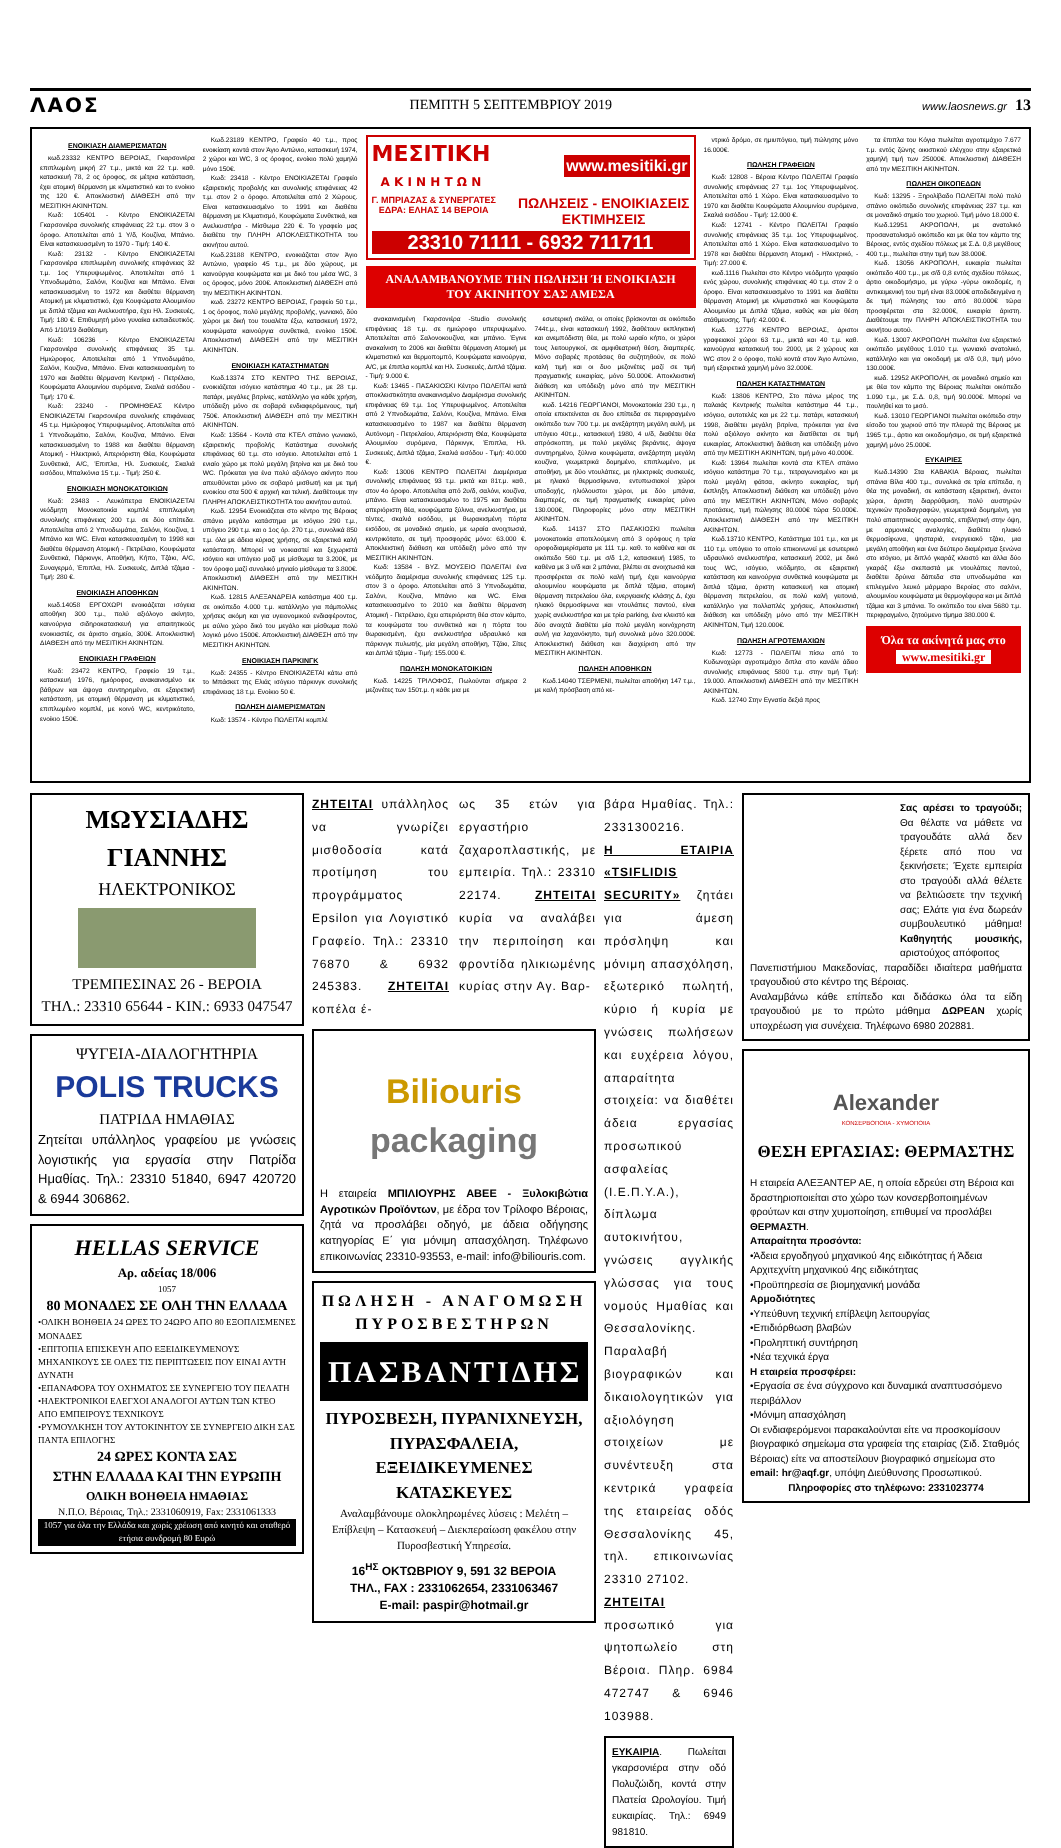ΛΑΟΣ ΠΕΜΠΤΗ 5 ΣΕΠΤΕΜΒΡΙΟΥ 2019 www.laosnews.gr 13
ΕΝΟΙΚΙΑΣΗ ΔΙΑΜΕΡΙΣΜΑΤΩΝ
κωδ.23332 ΚΕΝΤΡΟ ΒΕΡΟΙΑΣ, Γκαρσονιέρα επιπλωμένη μικρή 27 τ.μ., μικτά και 22 τ.μ. καθ. κατασκευή 78, 2 ος όροφος, σε μέτρια κατάσταση, έχει ατομική θέρμανση με κλιματιστικό και το ενοίκιο της 120 €. Αποκλειστική ΔΙΑΘΕΣΗ από την ΜΕΣΙΤΙΚΗ ΑΚΙΝΗΤΩΝ.
Κωδ: 105401 - Κέντρο ΕΝΟΙΚΙΑΖΕΤΑΙ Γκαρσονιέρα συνολικής επιφάνειας 22 τ.μ. στον 3 ο όροφο. Αποτελείται από 1 Υ/δ, Κουζίνα, Μπάνιο. Είναι κατασκευασμένη το 1970 - Τιμή: 140 €.
Κωδ: 23132 - Κέντρο ΕΝΟΙΚΙΑΖΕΤΑΙ Γκαρσονιέρα επιπλωμένη συνολικής επιφάνειας 32 τ.μ. 1ος Υπερυψωμένος. Αποτελείται από 1 Υπνοδωμάτιο, Σαλόνι, Κουζίνα και Μπάνιο. Είναι κατασκευασμένη το 1972 και διαθέτει θέρμανση Ατομική με κλιματιστικό, έχει Κουφώματα Αλουμινίου με διπλά τζάμια και Ανελκυστήρα, έχει Ηλ. Συσκευές, Τιμή: 180 €. Επιθυμητή μόνο γυναίκα εκπαιδευτικός. Από 1/10/19 διαθέσιμη.
Κωδ: 106236 - Κέντρο ΕΝΟΙΚΙΑΖΕΤΑΙ Γκαρσονιέρα συνολικής επιφάνειας 35 τ.μ. Ημιώροφος. Αποτελείται από 1 Υπνοδωμάτιο, Σαλόνι, Κουζίνα, Μπάνιο. Είναι κατασκευασμένη το 1970 και διαθέτει θέρμανση Κεντρική - Πετρέλαιο, Κουφώματα Αλουμινίου συρόμενα, Σκαλιά εισόδου - Τιμή: 170 €.
Κωδ: 23240 - ΠΡΟΜΗΘΕΑΣ Κέντρο ΕΝΟΙΚΙΑΖΕΤΑΙ Γκαρσονιέρα συνολικής επιφάνειας 45 τ.μ. Ημιώροφος Υπερυψωμένος. Αποτελείται από 1 Υπνοδωμάτιο, Σαλόνι, Κουζίνα, Μπάνιο. Είναι κατασκευασμένη το 1988 και διαθέτει θέρμανση Ατομική - Ηλεκτρικό, Απεριόριστη Θέα, Κουφώματα Συνθετικά, A/C, Έπιπλα, Ηλ. Συσκευές, Σκαλιά εισόδου, Μπαλκόνια 15 τ.μ. - Τιμή: 250 €.
ΕΝΟΙΚΙΑΣΗ ΜΟΝΟΚΑΤΟΙΚΙΩΝ
Κωδ: 23483 - Λευκόπετρα ΕΝΟΙΚΙΑΖΕΤΑΙ νεόδμητη Μονοκατοικία κομπλέ επιπλωμένη συνολικής επιφάνειας 200 τ.μ. σε δύο επίπεδα. Αποτελείται από 2 Υπνοδωμάτια, Σαλόνι, Κουζίνα, 1 Μπάνιο και WC. Είναι κατασκευασμένη το 1998 και διαθέτει θέρμανση Ατομική - Πετρέλαιο, Κουφώματα Συνθετικά, Πάρκινγκ, Αποθήκη, Κήπο, Τζάκι, A/C, Συναγερμό, Έπιπλα, Ηλ. Συσκευές, Διπλά τζάμια - Τιμή: 280 €.
ΕΝΟΙΚΙΑΣΗ ΑΠΟΘΗΚΩΝ
κωδ.14058 ΕΡΓΟΧΩΡΙ ενοικιάζεται ισόγεια αποθήκη 300 τ.μ., πολύ αξιόλογο ακίνητο, καινούργια σιδηροκατασκευή για απαιτητικούς ενοικιαστές, σε άριστο σημείο, 300€. Αποκλειστική ΔΙΑΘΕΣΗ από την ΜΕΣΙΤΙΚΗ ΑΚΙΝΗΤΩΝ.
ΕΝΟΙΚΙΑΣΗ ΓΡΑΦΕΙΩΝ
Κωδ: 23472 ΚΕΝΤΡΟ, Γραφείο 19 τ.μ., κατασκευή 1976, ημιόροφος, ανακαινισμένο εκ βάθρων και άψογα συντηρημένο, σε εξαιρετική κατάσταση, με ατομική θέρμανση με κλιματιστικό, επιπλωμένο κομπλέ, με κοινό WC, κεντρικότατο, ενοίκιο 150€.
Κωδ.23189 ΚΕΝΤΡΟ, Γραφείο 40 τ.μ., προς ενοικίαση κοντά στον Άγιο Αντώνιο, κατασκευή 1974, 2 χώροι και WC, 3 ος όροφος, ενοίκιο πολύ χαμηλό μόνο 150€.
Κωδ: 23418 - Κέντρο ΕΝΟΙΚΙΑΖΕΤΑΙ Γραφείο εξαιρετικής προβολής και συνολικής επιφάνειας 42 τ.μ. στον 2 ο όροφο. Αποτελείται από 2 Χώρους. Είναι κατασκευασμένο το 1991 και διαθέτει θέρμανση με Κλιματισμό, Κουφώματα Συνθετικά, και Ανελκυστήρα - Μίσθωμα 220 €. Το γραφείο μας διαθέτει την ΠΛΗΡΗ ΑΠΟΚΛΕΙΣΤΙΚΟΤΗΤΑ του ακινήτου αυτού.
Κωδ.23188 ΚΕΝΤΡΟ, ενοικιάζεται στον Άγιο Αντώνιο, γραφείο 45 τ.μ., με δύο χώρους, με καινούργια κουφώματα και με δικό του μέσα WC, 3 ος όροφος, μόνο 200€. Αποκλειστική ΔΙΑΘΕΣΗ από την ΜΕΣΙΤΙΚΗ ΑΚΙΝΗΤΩΝ.
κωδ. 23272 ΚΕΝΤΡΟ ΒΕΡΟΙΑΣ, Γραφείο 50 τ.μ., 1 ος όροφος, πολύ μεγάλης προβολής, γωνιακό, δύο χώροι με δική του τουαλέτα έξω, κατασκευή 1972, κουφώματα καινούργια συνθετικά, ενοίκιο 150€. Αποκλειστική ΔΙΑΘΕΣΗ από την ΜΕΣΙΤΙΚΗ ΑΚΙΝΗΤΩΝ.
ΕΝΟΙΚΙΑΣΗ ΚΑΤΑΣΤΗΜΑΤΩΝ
Κωδ.13374 ΣΤΟ ΚΕΝΤΡΟ ΤΗΣ ΒΕΡΟΙΑΣ, ενοικιάζεται ισόγειο κατάστημα 40 τ.μ., με 28 τ.μ. πατάρι, μεγάλες βιτρίνες, κατάλληλο για κάθε χρήση, υπόδειξη μόνο σε σοβαρά ενδιαφερόμενους, τιμή 750€. Αποκλειστική ΔΙΑΘΕΣΗ από την ΜΕΣΙΤΙΚΗ ΑΚΙΝΗΤΩΝ.
Κωδ: 13564 - Κοντά στα ΚΤΕΛ σπάνιο γωνιακό, εξαιρετικής προβολής Κατάστημα συνολικής επιφάνειας 60 τ.μ. στο ισόγειο. Αποτελείται από 1 ενιαίο χώρο με πολύ μεγάλη βιτρίνα και με δικό του WC. Πρόκειται για ένα πολύ αξιόλογο ακίνητο που απευθύνεται μόνο σε σοβαρό μισθωτή και με τιμή ενοικίου στα 500 € αρχική και τελική. Διαθέτουμε την ΠΛΗΡΗ ΑΠΟΚΛΕΙΣΤΙΚΟΤΗΤΑ του ακινήτου αυτού.
Κωδ. 12954 Ενοικιάζεται στο κέντρο της Βέροιας σπάνιο μεγάλο κατάστημα με ισόγειο 290 τ.μ., υπόγειο 290 τ.μ. και ο 1ος όρ. 270 τ.μ., συνολικά 850 τ.μ. όλα με άδεια κύριας χρήσης, σε εξαιρετικά καλή κατάσταση. Μπορεί να νοικιαστεί και ξεχωριστά ισόγειο και υπόγειο μαζί με μίσθωμα τα 3.200€, με τον όροφο μαζί συνολικό μηνιαίο μίσθωμα τα 3.800€. Αποκλειστική ΔΙΑΘΕΣΗ από την ΜΕΣΙΤΙΚΗ ΑΚΙΝΗΤΩΝ.
Κωδ. 12815 ΑΛΕΞΑΝΔΡΕΙΑ κατάστημα 400 τ.μ. σε οικόπεδο 4.000 τ.μ. κατάλληλο για πάμπολλες χρήσεις ακόμη και για υγειονομικού ενδιαφέροντος, με αύλιο χώρο δικό του μεγάλο και μίσθωμα πολύ λογικό μόνο 1500€. Αποκλειστική ΔΙΑΘΕΣΗ από την ΜΕΣΙΤΙΚΗ ΑΚΙΝΗΤΩΝ.
ΕΝΟΙΚΙΑΣΗ ΠΑΡΚΙΝΓΚ
Κωδ: 24355 - Κέντρο ΕΝΟΙΚΙΑΖΕΤΑΙ κάτω από το Μπάσκετ της Ελιάς ισόγειο πάρκινγκ συνολικής επιφάνειας 18 τ.μ. Ενοίκιο 50 €.
ΠΩΛΗΣΗ ΔΙΑΜΕΡΙΣΜΑΤΩΝ
Κωδ: 13574 - Κέντρο ΠΩΛΕΙΤΑΙ κομπλέ
ΜΕΣΙΤΙΚΗ
Α Κ Ι Ν Η Τ Ω Ν www.mesitiki.gr
Γ. ΜΠΡΙΑΖΑΣ & ΣΥΝΕΡΓΑΤΕΣ
ΕΔΡΑ: ΕΛΗΑΣ 14 ΒΕΡΟΙΑ ΠΩΛΗΣΕΙΣ - ΕΝΟΙΚΙΑΣΕΙΣ
ΕΚΤΙΜΗΣΕΙΣ
23310 71111 - 6932 711711
ΑΝΑΛΑΜΒΑΝΟΥΜΕ ΤΗΝ ΠΩΛΗΣΗ Ή ΕΝΟΙΚΙΑΣΗ
ΤΟΥ ΑΚΙΝΗΤΟΥ ΣΑΣ ΑΜΕΣΑ
ανακαινισμένη Γκαρσονιέρα -Studio συνολικής επιφάνειας 18 τ.μ. σε ημιώροφο υπερυψωμένο. Αποτελείται από Σαλονοκουζίνα, και μπάνιο. Έγινε ανακαίνιση το 2006 και διαθέτει θέρμανση Ατομική με κλιματιστικό και θερμοπομπό, Κουφώματα καινούργια, A/C, με έπιπλα κομπλέ και Ηλ. Συσκευές, Διπλά τζάμια. - Τιμή: 9.000 €.
Κωδ: 13465 - ΠΑΣΑΚΙΟΣΚΙ Κέντρο ΠΩΛΕΙΤΑΙ κατά αποκλειστικότητα ανακαινισμένο Διαμέρισμα συνολικής επιφάνειας 69 τ.μ. 1ος Υπερυψωμένος. Αποτελείται από 2 Υπνοδωμάτια, Σαλόνι, Κουζίνα, Μπάνιο. Είναι κατασκευασμένο το 1987 και διαθέτει θέρμανση Αυτόνομη - Πετρελαίου, Απεριόριστη Θέα, Κουφώματα Αλουμινίου συρόμενα, Πάρκινγκ, Έπιπλα, Ηλ. Συσκευές, Διπλά τζάμια, Σκαλιά εισόδου - Τιμή: 40.000 €.
Κωδ: 13006 ΚΕΝΤΡΟ ΠΩΛΕΙΤΑΙ Διαμέρισμα συνολικής επιφάνειας 93 τ.μ. μικτά και 81τ.μ. καθ., στον 4ο όροφο. Αποτελείται από 2υ/δ, σαλόνι, κουζίνα, μπάνιο. Είναι κατασκευασμένο το 1975 και διαθέτει απεριόριστη θέα, κουφώματα ξύλινα, ανελκυστήρα, με τέντες, σκαλιά εισόδου, με θωρακισμένη πόρτα εισόδου, σε μοναδικό σημείο, με ωραία ανοιχτωσιά, κεντρικότατο, σε τιμή προσφοράς μόνο: 63.000 €. Αποκλειστική διάθεση και υπόδειξη μόνο από την ΜΕΣΙΤΙΚΗ ΑΚΙΝΗΤΩΝ.
Κωδ: 13584 - ΒΥΖ. ΜΟΥΣΕΙΟ ΠΩΛΕΙΤΑΙ ένα νεόδμητο διαμέρισμα συνολικής επιφάνειας 125 τ.μ. στον 3 ο όροφο. Αποτελείται από 3 Υπνοδωμάτια, Σαλόνι, Κουζίνα, Μπάνιο και WC. Είναι κατασκευασμένο το 2010 και διαθέτει θέρμανση Ατομική - Πετρέλαιο, έχει απεριόριστη θέα στον κάμπο, τα κουφώματα του συνθετικά και η πόρτα του θωρακισμένη, έχει ανελκυστήρα υδραυλικό και πάρκινγκ πυλωτής, μία μεγάλη αποθήκη, Τζάκι, Σίτες και Διπλά τζάμια - Τιμή: 155.000 €.
ΠΩΛΗΣΗ ΜΟΝΟΚΑΤΟΙΚΙΩΝ
Κωδ. 14225 ΤΡΙΛΟΦΟΣ, Πωλούνται σήμερα 2 μεζονέτες των 150τ.μ. η κάθε μια με
εσωτερική σκάλα, οι οποίες βρίσκονται σε οικόπεδο 744τ.μ., είναι κατασκευή 1992, διαθέτουν εκπληκτική και ανεμπόδιστη θέα, με πολύ ωραίο κήπο, οι χώροι τους λειτουργικοί, σε αμφιθεατρική θέση, διαμπερές. Μόνο σοβαρές προτάσεις θα συζητηθούν, σε πολύ καλή τιμή και οι δυο μεζονέτες μαζί σε τιμή πραγματικής ευκαιρίας, μόνο 50.000€. Αποκλειστική διάθεση και υπόδειξη μόνο από την ΜΕΣΙΤΙΚΗ ΑΚΙΝΗΤΩΝ.
κωδ. 14216 ΓΕΩΡΓΙΑΝΟΙ, Μονοκατοικία 230 τ.μ., η οποία επεκτείνεται σε δυο επίπεδα σε περιφραγμένο οικόπεδο των 700 τ.μ. με ανεξάρτητη μεγάλη αυλή, με υπόγειο 40τ.μ., κατασκευή 1980, 4 υ/δ, διαθέτει θέα απρόσκοπτη, με πολύ μεγάλες βεράντες, άψογα συντηρημένο, ξύλινα κουφώματα, ανεξάρτητη μεγάλη κουζίνα, γεωμετρικά δομημένο, επιπλωμένο, με αποθήκη, με δύο ντουλάπες, με ηλεκτρικές συσκευές, με ηλιακό θερμοσίφωνα, εντυπωσιακοί χώροι υποδοχής, ηλιόλουστοι χώροι, με δύο μπάνια, διαμπερές, σε τιμή πραγματικής ευκαιρίας μόνο 130.000€, Πληροφορίες μόνο στην ΜΕΣΙΤΙΚΗ ΑΚΙΝΗΤΩΝ.
Κωδ. 14137 ΣΤΟ ΠΑΣΑΚΙΟΣΚΙ πωλείται μονοκατοικία αποτελούμενη από 3 ορόφους η τρία ορoφοδιαμερίσματα με 111 τ.μ. καθ. το καθένα και σε οικόπεδο 560 τ.μ. με σ/δ 1,2, κατασκευή 1985, το καθένα με 3 υ/δ και 2 μπάνια, βλέπει σε ανοιχτωσιά και προσφέρεται σε πολύ καλή τιμή, έχει καινούργια αλουμινίου κουφώματα με διπλά τζάμια, ατομική θέρμανση πετρελαίου όλα, ενεργειακής κλάσης Δ, έχει ηλιακό θερμοσίφωνα και ντουλάπες παντού, είναι χωρίς ανελκυστήρα και με τρία parking, ένα κλειστό και δύο ανοιχτά διαθέτει μία πολύ μεγάλη κοινόχρηστη αυλή για λαχανόκηπο, τιμή συνολικά μόνο 320.000€. Αποκλειστική διάθεση και διαχείριση από την ΜΕΣΙΤΙΚΗ ΑΚΙΝΗΤΩΝ.
ΠΩΛΗΣΗ ΑΠΟΘΗΚΩΝ
Κωδ.14040 ΤΣΕΡΜΕΝΙ, πωλείται αποθήκη 147 τ.μ., με καλή πρόσβαση από κε-
ντρικό δρόμο, σε ημιυπόγειο, τιμή πώλησης μόνο 16.000€.
ΠΩΛΗΣΗ ΓΡΑΦΕΙΩΝ
Κωδ: 12808 - Βέροια Κέντρο ΠΩΛΕΙΤΑΙ Γραφείο συνολικής επιφάνειας 27 τ.μ. 1ος Υπερυψωμένος. Αποτελείται από 1 Χώρο. Είναι κατασκευασμένο το 1970 και διαθέτει Κουφώματα Αλουμινίου συρόμενα, Σκαλιά εισόδου - Τιμή: 12.000 €.
Κωδ: 12741 - Κέντρο ΠΩΛΕΙΤΑΙ Γραφείο συνολικής επιφάνειας 35 τ.μ. 1ος Υπερυψωμένος. Αποτελείται από 1 Χώρο. Είναι κατασκευασμένο το 1978 και διαθέτει θέρμανση Ατομική - Ηλεκτρικό, - Τιμή: 27.000 €.
κωδ.1116 Πωλείται στο Κέντρο νεόδμητο γραφείο ενός χώρου, συνολικής επιφάνειας 40 τ.μ. στον 2 ο όροφο. Είναι κατασκευασμένο το 1991 και διαθέτει θέρμανση Ατομική με κλιματιστικό και Κουφώματα Αλουμινίου με Διπλά τζάμια, καθώς και μία θέση στάθμευσης. Τιμή: 42.000 €.
Κωδ. 12776 ΚΕΝΤΡΟ ΒΕΡΟΙΑΣ, άριστοι γραφειακοί χώροι 63 τ.μ., μικτά και 40 τ.μ. καθ. καινούργια κατασκευή του 2000, με 2 χώρους και WC στον 2 ο όροφο, πολύ κοντά στον Άγιο Αντώνιο, τιμή εξαιρετικά χαμηλή μόνο 32.000€.
ΠΩΛΗΣΗ ΚΑΤΑΣΤΗΜΑΤΩΝ
Κωδ: 13806 ΚΕΝΤΡΟ, Στο πάνω μέρος της παλαιάς Κεντρικής πωλείται κατάστημα 44 τ.μ., ισόγειο, αυτοτελές και με 22 τ.μ. πατάρι, κατασκευή 1998, διαθέτει μεγάλη βιτρίνα, πρόκειται για ένα πολύ αξιόλογο ακίνητο και διατίθεται σε τιμή ευκαιρίας, Αποκλειστική διάθεση και υπόδειξη μόνο από την ΜΕΣΙΤΙΚΗ ΑΚΙΝΗΤΩΝ, τιμή μόνο 40.000€.
Κωδ: 13964 πωλείται κοντά στα ΚΤΕΛ σπάνιο ισόγειο κατάστημα 70 τ.μ., τετραγωνισμένο και με πολύ μεγάλη φάτσα, ακίνητο ευκαιρίας, τιμή έκπληξη, Αποκλειστική διάθεση και υπόδειξη μόνο από την ΜΕΣΙΤΙΚΗ ΑΚΙΝΗΤΩΝ, Μόνο σοβαρές προτάσεις, τιμή πώλησης 80.000€ τώρα 50.000€. Αποκλειστική ΔΙΑΘΕΣΗ από την ΜΕΣΙΤΙΚΗ ΑΚΙΝΗΤΩΝ.
Κωδ.13710 ΚΕΝΤΡΟ, Κατάστημα 101 τ.μ., και με 110 τ.μ. υπόγειο το οποίο επικοινωνεί με εσωτερικό υδραυλικό ανελκυστήρα, κατασκευή 2002, με δικό τους WC, ισόγειο, νεόδμητο, σε εξαιρετική κατάσταση και καινούργια συνθετικά κουφώματα με διπλά τζάμια, άριστη κατασκευή και ατομική θέρμανση πετρελαίου, σε πολύ καλή γειτονιά, κατάλληλο για πολλαπλές χρήσεις, Αποκλειστική διάθεση και υπόδειξη μόνο από την ΜΕΣΙΤΙΚΗ ΑΚΙΝΗΤΩΝ, Τιμή 120.000€.
ΠΩΛΗΣΗ ΑΓΡΟΤΕΜΑΧΙΩΝ
Κωδ: 12773 - ΠΩΛΕΙΤΑΙ πίσω από το Κυδωνοχώρι αγροτεμάχιο διπλα στο κανάλι άδειο συνολικής επιφάνειας 5800 τ.μ. στην τιμή Τιμή: 19.000. Αποκλειστική ΔΙΑΘΕΣΗ από την ΜΕΣΙΤΙΚΗ ΑΚΙΝΗΤΩΝ.
Κωδ. 12740 Στην Εγνατία δεξιά προς
τα έπιπλα του Κόγια πωλείται αγροτεμάχιο 7.677 τ.μ. εντός ζώνης οικιστικού ελέγχου στην εξαιρετικά χαμηλή τιμή των 25000€. Αποκλειστική ΔΙΑΘΕΣΗ από την ΜΕΣΙΤΙΚΗ ΑΚΙΝΗΤΩΝ.
ΠΩΛΗΣΗ ΟΙΚΟΠΕΔΩΝ
Κωδ: 13295 - Ξηρολίβαδο ΠΩΛΕΙΤΑΙ πολύ πολύ σπάνιο οικόπεδο συνολικής επιφάνειας 237 τ.μ. και σε μοναδικό σημείο του χωριού. Τιμή μόνο 18.000 €.
Κωδ.12951 ΑΚΡΟΠΟΛΗ, με ανατολικό προσανατολισμό οικόπεδο και με θέα τον κάμπο της Βέροιας, εντός σχεδίου πόλεως με Σ.Δ. 0,8 μεγέθους 400 τ.μ., πωλείται στην τιμή των 38.000€.
Κωδ. 13056 ΑΚΡΟΠΟΛΗ, ευκαιρία πωλείται οικόπεδο 400 τ.μ., με σ/δ 0,8 εντός σχεδίου πόλεως, άρτιο οικοδομήσιμο, με γύρω -γύρω οικοδομές, η αντικειμενική του τιμή είναι 83.000€ αποδεδειγμένα η δε τιμή πώλησης του από 80.000€ τώρα προσφέρεται στα 32.000€, ευκαιρία άριστη. Διαθέτουμε την ΠΛΗΡΗ ΑΠΟΚΛΕΙΣΤΙΚΟΤΗΤΑ του ακινήτου αυτού.
Κωδ. 13007 ΑΚΡΟΠΟΛΗ πωλείται ένα εξαιρετικό οικόπεδο μεγέθους 1.010 τ.μ. γωνιακό ανατολικό, κατάλληλο και για οικοδομή με σ/δ 0,8, τιμή μόνο 130.000€.
κωδ. 12952 ΑΚΡΟΠΟΛΗ, σε μοναδικό σημείο και με θέα τον κάμπο της Βέροιας πωλείται οικόπεδο 1.090 τ.μ., με Σ.Δ. 0,8, τιμή 90.000€. Μπορεί να πουληθεί και το μισό.
Κωδ. 13010 ΓΕΩΡΓΙΑΝΟΙ πωλείται οικόπεδο στην είσοδο του χωριού από την πλευρά της Βέροιας με 1965 τ.μ., άρτιο και οικοδομήσιμο, σε τιμή εξαιρετικά χαμηλή μόνο 25.000€.
ΕΥΚΑΙΡΙΕΣ
Κωδ.14390 Στα ΚΑΒΑΚΙΑ Βέροιας, πωλείται σπάνια Βίλα 400 τ.μ., συνολικά σε τρία επίπεδα, η θέα της μοναδική, σε κατάσταση εξαιρετική, άνετοι χώροι, άριστη διαρρύθμιση, πολύ αυστηρών τεχνικών προδιαγραφών, γεωμετρικά δομημένη, για πολύ απαιτητικούς αγοραστές, επιβλητική στην όψη, με αρμονικές αναλογίες, διαθέτει ηλιακό θερμοσίφωνα, ψησταριά, ενεργειακό τζάκι, μια μεγάλη αποθήκη και ένα δεύτερο διαμέρισμα ξενώνα στο ισόγειο, με διπλό γκαράζ κλειστό και άλλα δύο γκαράζ έξω σκεπαστά με ντουλάπες παντού, διαθέτει δρύινα δάπεδα στα υπνοδωμάτια και επιλεγμένο λευκό μάρμαρο Βεροίας στο σαλόνι, αλουμινίου κουφώματα με θερμογέφυρα και με διπλά τζάμια και 3 μπάνια. Το οικόπεδο του είναι 5680 τ.μ. περιφραγμένο, ζητούμενο τίμημα 380.000 €.
Όλα τα ακίνητά μας στο
www.mesitiki.gr
ΜΩΥΣΙΑΔΗΣ ΓΙΑΝΝΗΣ
ΗΛΕΚΤΡΟΝΙΚΟΣ
ΤΡΕΜΠΕΣΙΝΑΣ 26 - ΒΕΡΟΙΑ
ΤΗΛ.: 23310 65644 - ΚΙΝ.: 6933 047547
ΨΥΓΕΙΑ-ΔΙΑΛΟΓΗΤΗΡΙΑ
POLIS TRUCKS
ΠΑΤΡΙΔΑ ΗΜΑΘΙΑΣ
Ζητείται υπάλληλος γραφείου με γνώσεις λογιστικής για εργασία στην Πατρίδα Ημαθίας. Τηλ.: 23310 51840, 6947 420720 & 6944 306862.
HELLAS SERVICE
Αρ. αδείας 18/006
1057
80 ΜΟΝΑΔΕΣ ΣΕ ΟΛΗ ΤΗΝ ΕΛΛΑΔΑ
•ΟΛΙΚΗ ΒΟΗΘΕΙΑ 24 ΩΡΕΣ ΤΟ 24ΩΡΟ ΑΠΟ 80 ΕΞΟΠΛΙΣΜΕΝΕΣ ΜΟΝΑΔΕΣ
•ΕΠΙΤΟΠΙΑ ΕΠΙΣΚΕΥΗ ΑΠΟ ΕΞΕΙΔΙΚΕΥΜΕΝΟΥΣ ΜΗΧΑΝΙΚΟΥΣ ΣΕ ΟΛΕΣ ΤΙΣ ΠΕΡΙΠΤΩΣΕΙΣ ΠΟΥ ΕΙΝΑΙ ΑΥΤΗ ΔΥΝΑΤΗ
•ΕΠΑΝΑΦΟΡΑ ΤΟΥ ΟΧΗΜΑΤΟΣ ΣΕ ΣΥΝΕΡΓΕΙΟ ΤΟΥ ΠΕΛΑΤΗ
•ΗΛΕΚΤΡΟΝΙΚΟΙ ΕΛΕΓΧΟΙ ΑΝΑΛΟΓΟΙ ΑΥΤΩΝ ΤΩΝ ΚΤΕΟ ΑΠΟ ΕΜΠΕΙΡΟΥΣ ΤΕΧΝΙΚΟΥΣ
•ΡΥΜΟΥΛΚΗΣΗ ΤΟΥ ΑΥΤΟΚΙΝΗΤΟΥ ΣΕ ΣΥΝΕΡΓΕΙΟ ΔΙΚΗ ΣΑΣ ΠΑΝΤΑ ΕΠΙΛΟΓΗΣ
24 ΩΡΕΣ ΚΟΝΤΑ ΣΑΣ
ΣΤΗΝ ΕΛΛΑΔΑ ΚΑΙ ΤΗΝ ΕΥΡΩΠΗ
ΟΛΙΚΗ ΒΟΗΘΕΙΑ ΗΜΑΘΙΑΣ
Ν.Π.Ο. Βέροιας, Τηλ.: 2331060919, Fax: 2331061333
1057 για όλα την Ελλάδα και χωρίς χρέωση από κινητό και σταθερό ετήσια συνδρομή 80 Ευρώ
ΖΗΤΕΙΤΑΙ υπάλληλος να γνωρίζει μισθοδοσία κατά προτίμηση του προγράμματος Epsilon για Λογιστικό Γραφείο. Τηλ.: 23310 76870 & 6932 245383. ΖΗΤΕΙΤΑΙ κοπέλα έ-
ως 35 ετών για εργαστήριο ζαχαροπλαστικής, με εμπειρία. Τηλ.: 23310 22174. ΖΗΤΕΙΤΑΙ κυρία να αναλάβει την περιποίηση και φροντίδα ηλικιωμένης κυρίας στην Αγ. Βαρ-
Biliouris
packaging
Η εταιρεία ΜΠΙΛΙΟΥΡΗΣ ΑΒΕΕ - Ξυλοκιβώτια Αγροτικών Προϊόντων, με έδρα τον Τρίλοφο Βέροιας, ζητά να προσλάβει οδηγό, με άδεια οδήγησης κατηγορίας Ε΄ για μόνιμη απασχόληση. Τηλέφωνο επικοινωνίας 23310-93553, e-mail: info@biliouris.com.
ΠΩΛΗΣΗ - ΑΝΑΓΟΜΩΣΗ
ΠΥΡΟΣΒΕΣΤΗΡΩΝ
ΠΑΣΒΑΝΤΙΔΗΣ
ΠΥΡΟΣΒΕΣΗ, ΠΥΡΑΝΙΧΝΕΥΣΗ,
ΠΥΡΑΣΦΑΛΕΙΑ,
ΕΞΕΙΔΙΚΕΥΜΕΝΕΣ ΚΑΤΑΣΚΕΥΕΣ
Αναλαμβάνουμε ολοκληρωμένες λύσεις : Μελέτη – Επίβλεψη – Κατασκευή – Διεκπεραίωση φακέλου στην Πυροσβεστική Υπηρεσία.
16<sup>ΗΣ</sup> ΟΚΤΩΒΡΙΟΥ 9, 591 32 ΒΕΡΟΙΑ
ΤΗΛ., FAX : 2331062654, 2331063467
E-mail: paspir@hotmail.gr
βάρα Ημαθίας. Τηλ.: 2331300216.
Η ΕΤΑΙΡΙΑ «TSIFLIDIS SECURITY» ζητάει για άμεση πρόσληψη και μόνιμη απασχόληση, εξωτερικό πωλητή, κύριο ή κυρία με γνώσεις πωλήσεων και ευχέρεια λόγου, απαραίτητα στοιχεία: να διαθέτει άδεια εργασίας προσωπικού ασφαλείας (Ι.Ε.Π.Υ.Α.), δίπλωμα αυτοκινήτου, γνώσεις αγγλικής γλώσσας για τους νομούς Ημαθίας και Θεσσαλονίκης. Παραλαβή βιογραφικών και δικαιολογητικών για αξιολόγηση στοιχείων με συνέντευξη στα κεντρικά γραφεία της εταιρείας οδός Θεσσαλονίκης 45, τηλ. επικοινωνίας 23310 27102.
ΖΗΤΕΙΤΑΙ προσωπικό για ψητοπωλείο στη Βέροια. Πληρ. 6984 472747 & 6946 103988.
ΕΥΚΑΙΡΙΑ. Πωλείται γκαρσονιέρα στην οδό Πολυζώιδη, κοντά στην Πλατεία Ωρολογίου. Τιμή ευκαιρίας. Τηλ.: 6949 981810.
Σας αρέσει το τραγούδι; Θα θέλατε να μάθετε να τραγουδάτε αλλά δεν ξέρετε από που να ξεκινήσετε; Έχετε εμπειρία στο τραγούδι αλλά θέλετε να βελτιώσετε την τεχνική σας; Ελάτε για ένα δωρεάν συμβουλευτικό μάθημα! Καθηγητής μουσικής, αριστούχος απόφοιτος
Πανεπιστήμιου Μακεδονίας, παραδίδει ιδιαίτερα μαθήματα τραγουδιού στο κέντρο της Βέροιας.
Αναλαμβάνω κάθε επίπεδο και διδάσκω όλα τα είδη τραγουδιού με το πρώτο μάθημα ΔΩΡΕΑΝ χωρίς υποχρέωση για συνέχεια. Τηλέφωνο 6980 202881.
Alexander
ΚΟΝΣΕΡΒΟΠΟΙΙΑ - ΧΥΜΟΠΟΙΙΑ
ΘΕΣΗ ΕΡΓΑΣΙΑΣ: ΘΕΡΜΑΣΤΗΣ
Η εταιρεία ΑΛΕΞΑΝΤΕΡ ΑΕ, η οποία εδρεύει στη Βέροια και δραστηριοποιείται στο χώρο των κονσερβοποιημένων φρούτων και στην χυμοποίηση, επιθυμεί να προσλάβει ΘΕΡΜΑΣΤΗ.
Απαραίτητα προσόντα:
•Άδεια εργοδηγού μηχανικού 4ης ειδικότητας ή Άδεια Αρχιτεχνίτη μηχανικού 4ης ειδικότητας
•Προϋπηρεσία σε βιομηχανική μονάδα
Αρμοδιότητες
•Υπεύθυνη τεχνική επίβλεψη λειτουργίας
•Επιδιόρθωση βλαβών
•Προληπτική συντήρηση
•Νέα τεχνικά έργα
Η εταιρεία προσφέρει:
•Εργασία σε ένα σύγχρονο και δυναμικά αναπτυσσόμενο περιβάλλον
•Μόνιμη απασχόληση
Οι ενδιαφερόμενοι παρακαλούνται είτε να προσκομίσουν βιογραφικό σημείωμα στα γραφεία της εταιρίας (Σιδ. Σταθμός Βέροιας) είτε να αποστείλουν βιογραφικό σημείωμα στο email: hr@aqf.gr, υπόψη Διεύθυνσης Προσωπικού.
Πληροφορίες στο τηλέφωνο: 2331023774